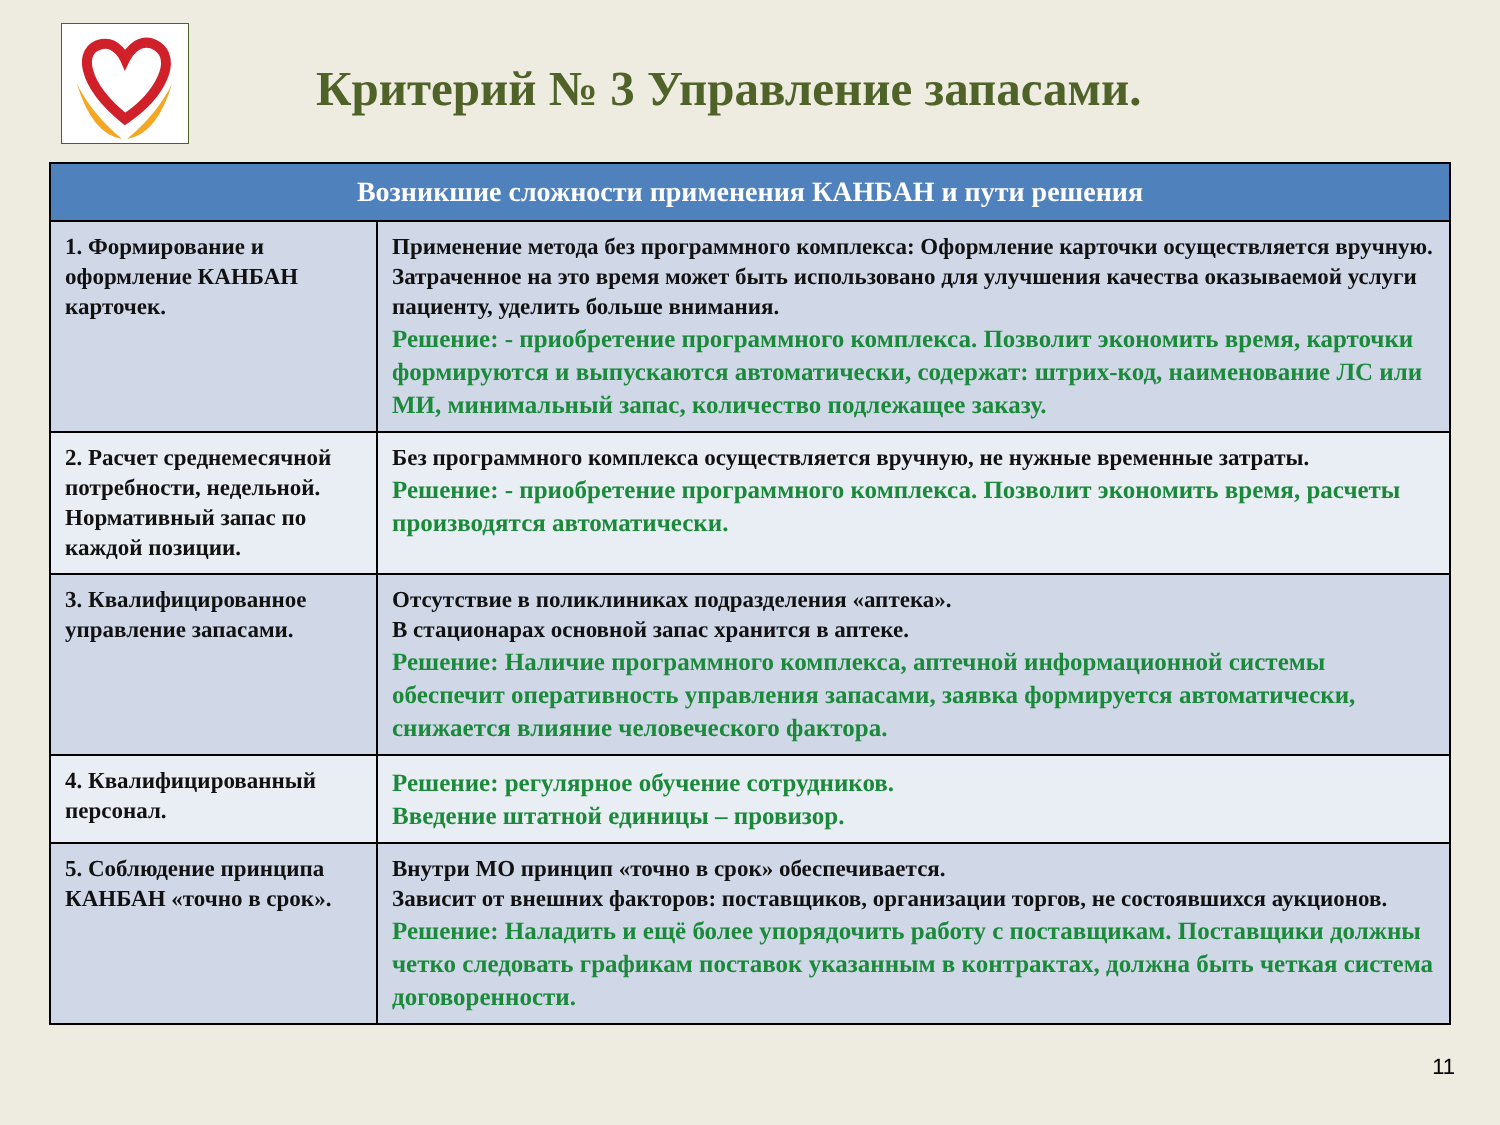Критерий № 3 Управление запасами.
| Возникшие сложности применения КАНБАН и пути решения | |
| --- | --- |
| 1. Формирование и оформление КАНБАН карточек. | Применение метода без программного комплекса: Оформление карточки осуществляется вручную. Затраченное на это время может быть использовано для улучшения качества оказываемой услуги пациенту, уделить больше внимания. Решение: - приобретение программного комплекса. Позволит экономить время, карточки формируются и выпускаются автоматически, содержат: штрих-код, наименование ЛС или МИ, минимальный запас, количество подлежащее заказу. |
| 2. Расчет среднемесячной потребности, недельной. Нормативный запас по каждой позиции. | Без программного комплекса осуществляется вручную, не нужные временные затраты. Решение: - приобретение программного комплекса. Позволит экономить время, расчеты производятся автоматически. |
| 3. Квалифицированное управление запасами. | Отсутствие в поликлиниках подразделения «аптека». В стационарах основной запас хранится в аптеке. Решение: Наличие программного комплекса, аптечной информационной системы обеспечит оперативность управления запасами, заявка формируется автоматически, снижается влияние человеческого фактора. |
| 4. Квалифицированный персонал. | Решение: регулярное обучение сотрудников. Введение штатной единицы – провизор. |
| 5. Соблюдение принципа КАНБАН «точно в срок». | Внутри МО принцип «точно в срок» обеспечивается. Зависит от внешних факторов: поставщиков, организации торгов, не состоявшихся аукционов. Решение: Наладить и ещё более упорядочить работу с поставщикам. Поставщики должны четко следовать графикам поставок указанным в контрактах, должна быть четкая система договоренности. |
11